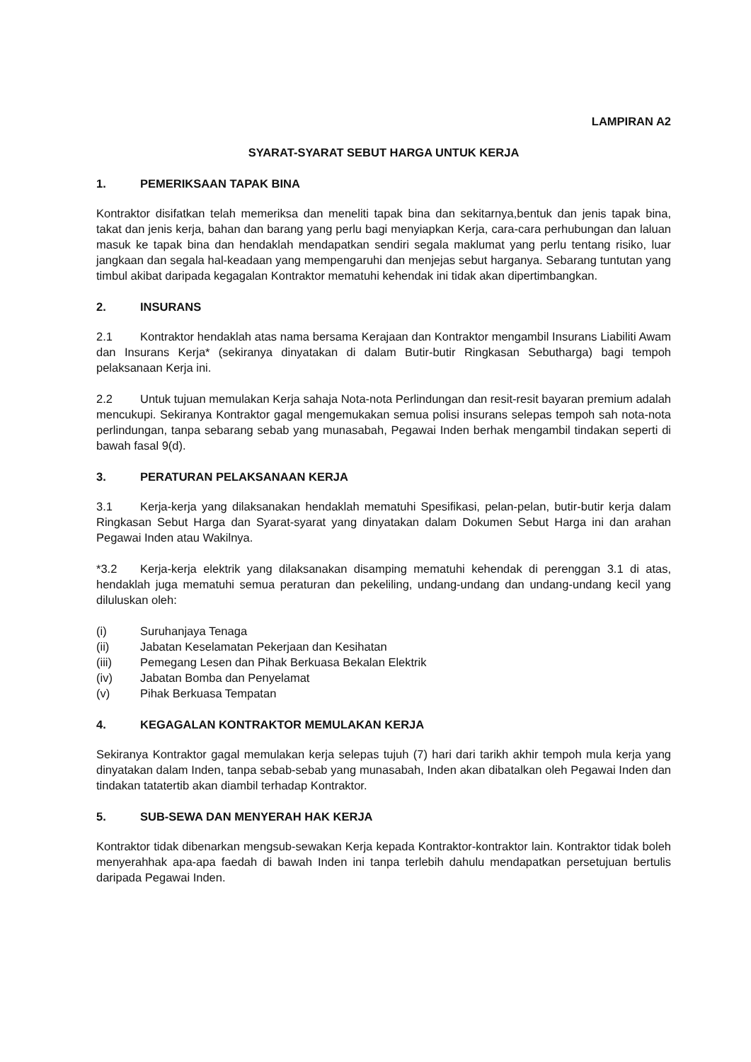LAMPIRAN A2
SYARAT-SYARAT SEBUT HARGA UNTUK KERJA
1. PEMERIKSAAN TAPAK BINA
Kontraktor disifatkan telah memeriksa dan meneliti tapak bina dan sekitarnya,bentuk dan jenis tapak bina, takat dan jenis kerja, bahan dan barang yang perlu bagi menyiapkan Kerja, cara-cara perhubungan dan laluan masuk ke tapak bina dan hendaklah mendapatkan sendiri segala maklumat yang perlu tentang risiko, luar jangkaan dan segala hal-keadaan yang mempengaruhi dan menjejas sebut harganya. Sebarang tuntutan yang timbul akibat daripada kegagalan Kontraktor mematuhi kehendak ini tidak akan dipertimbangkan.
2. INSURANS
2.1 Kontraktor hendaklah atas nama bersama Kerajaan dan Kontraktor mengambil Insurans Liabiliti Awam dan Insurans Kerja* (sekiranya dinyatakan di dalam Butir-butir Ringkasan Sebutharga) bagi tempoh pelaksanaan Kerja ini.
2.2 Untuk tujuan memulakan Kerja sahaja Nota-nota Perlindungan dan resit-resit bayaran premium adalah mencukupi. Sekiranya Kontraktor gagal mengemukakan semua polisi insurans selepas tempoh sah nota-nota perlindungan, tanpa sebarang sebab yang munasabah, Pegawai Inden berhak mengambil tindakan seperti di bawah fasal 9(d).
3. PERATURAN PELAKSANAAN KERJA
3.1 Kerja-kerja yang dilaksanakan hendaklah mematuhi Spesifikasi, pelan-pelan, butir-butir kerja dalam Ringkasan Sebut Harga dan Syarat-syarat yang dinyatakan dalam Dokumen Sebut Harga ini dan arahan Pegawai Inden atau Wakilnya.
*3.2 Kerja-kerja elektrik yang dilaksanakan disamping mematuhi kehendak di perenggan 3.1 di atas, hendaklah juga mematuhi semua peraturan dan pekeliling, undang-undang dan undang-undang kecil yang diluluskan oleh:
(i) Suruhanjaya Tenaga
(ii) Jabatan Keselamatan Pekerjaan dan Kesihatan
(iii) Pemegang Lesen dan Pihak Berkuasa Bekalan Elektrik
(iv) Jabatan Bomba dan Penyelamat
(v) Pihak Berkuasa Tempatan
4. KEGAGALAN KONTRAKTOR MEMULAKAN KERJA
Sekiranya Kontraktor gagal memulakan kerja selepas tujuh (7) hari dari tarikh akhir tempoh mula kerja yang dinyatakan dalam Inden, tanpa sebab-sebab yang munasabah, Inden akan dibatalkan oleh Pegawai Inden dan tindakan tatatertib akan diambil terhadap Kontraktor.
5. SUB-SEWA DAN MENYERAH HAK KERJA
Kontraktor tidak dibenarkan mengsub-sewakan Kerja kepada Kontraktor-kontraktor lain. Kontraktor tidak boleh menyerahhak apa-apa faedah di bawah Inden ini tanpa terlebih dahulu mendapatkan persetujuan bertulis daripada Pegawai Inden.